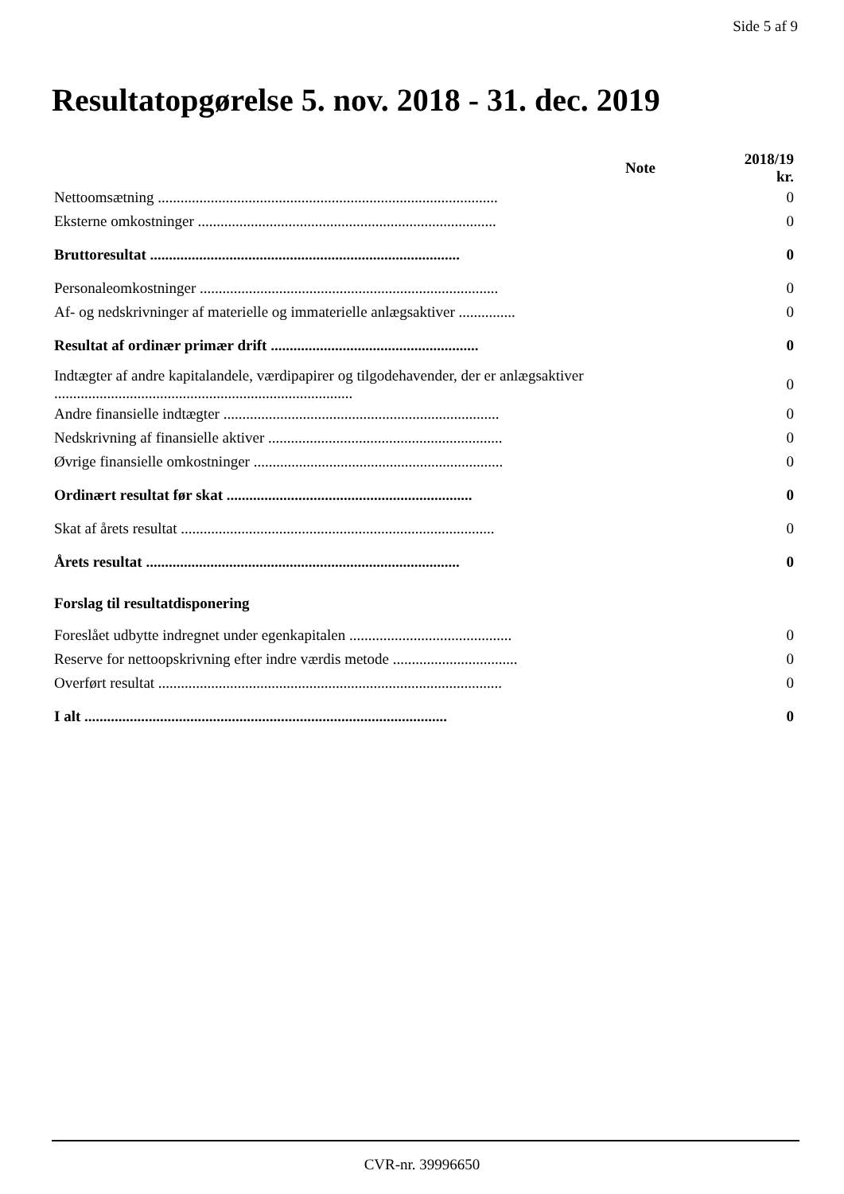Side 5 af 9
Resultatopgørelse 5. nov. 2018 - 31. dec. 2019
| | Note | 2018/19 kr. |
| --- | --- | --- |
| Nettoomsætning .......................................................................................... | | 0 |
| Eksterne omkostninger ............................................................................... | | 0 |
| Bruttoresultat .................................................................................. | | 0 |
| Personaleomkostninger ............................................................................... | | 0 |
| Af- og nedskrivninger af materielle og immaterielle anlægsaktiver ............... | | 0 |
| Resultat af ordinær primær drift ....................................................... | | 0 |
| Indtægter af andre kapitalandele, værdipapirer og tilgodehavender, der er anlægsaktiver ............................................................................... | | 0 |
| Andre finansielle indtægter ......................................................................... | | 0 |
| Nedskrivning af finansielle aktiver .............................................................. | | 0 |
| Øvrige finansielle omkostninger .................................................................. | | 0 |
| Ordinært resultat før skat ................................................................. | | 0 |
| Skat af årets resultat ................................................................................... | | 0 |
| Årets resultat ................................................................................... | | 0 |
| Forslag til resultatdisponering | | |
| Foreslået udbytte indregnet under egenkapitalen ........................................... | | 0 |
| Reserve for nettoopskrivning efter indre værdis metode ................................. | | 0 |
| Overført resultat ........................................................................................... | | 0 |
| I alt ................................................................................................ | | 0 |
CVR-nr. 39996650